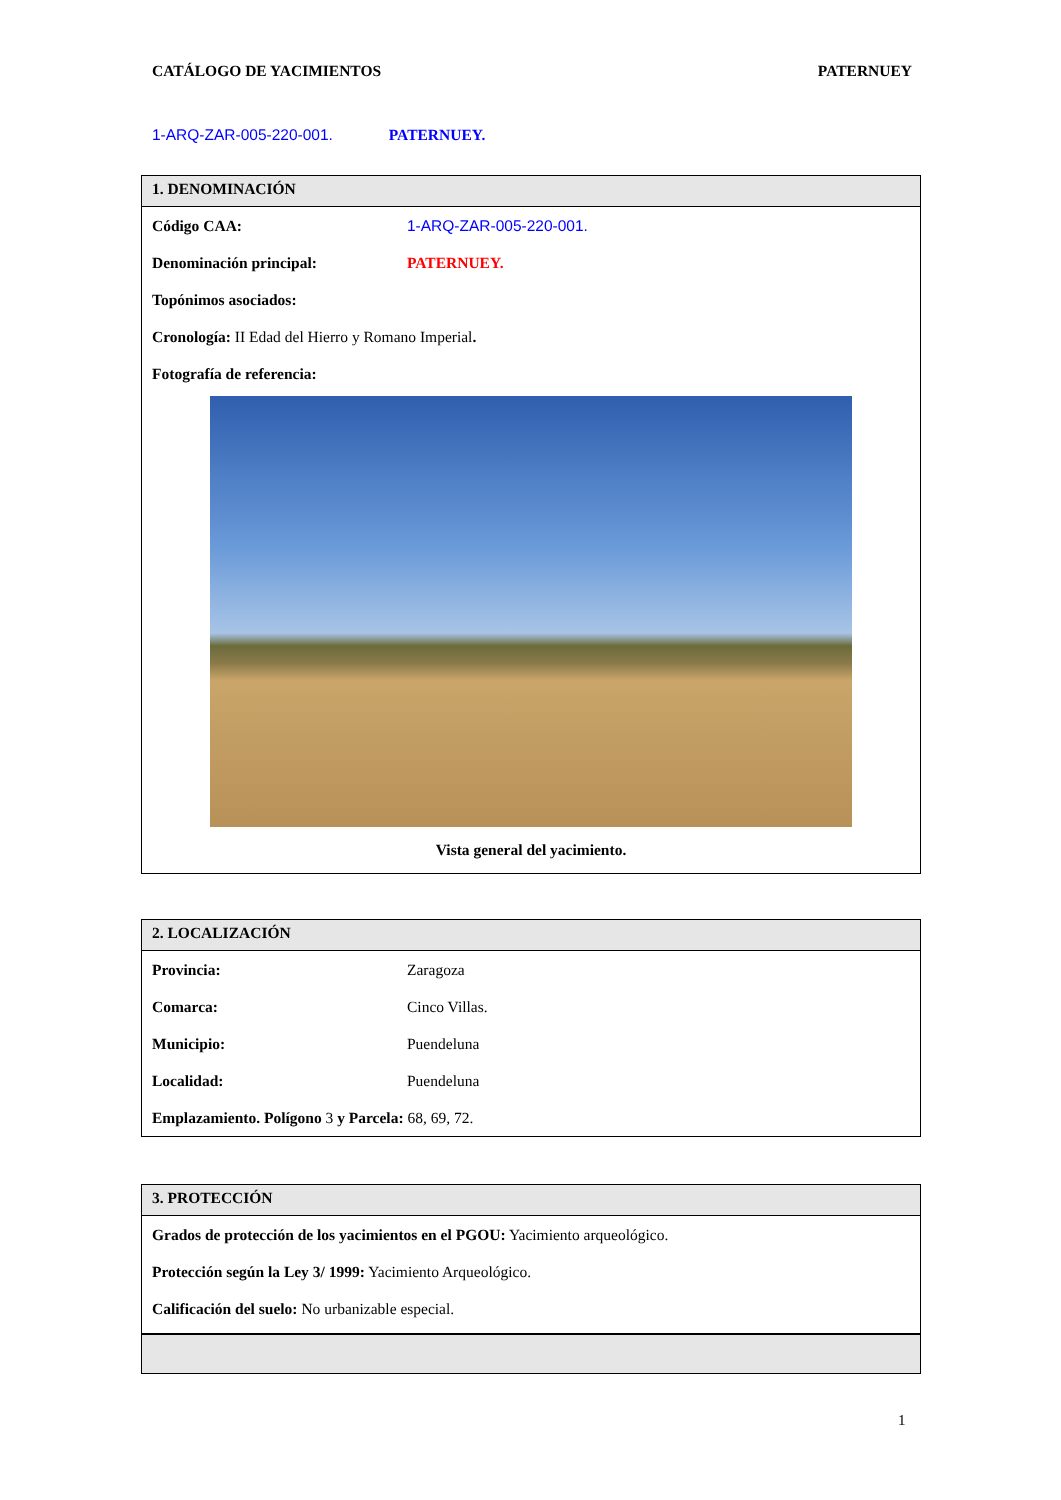CATÁLOGO DE YACIMIENTOS PATERNUEY
1-ARQ-ZAR-005-220-001. PATERNUEY.
1. DENOMINACIÓN
| Código CAA: | 1-ARQ-ZAR-005-220-001. |
| Denominación principal: | PATERNUEY. |
| Topónimos asociados: | |
Cronología: II Edad del Hierro y Romano Imperial.
Fotografía de referencia:
Vista general del yacimiento.
2. LOCALIZACIÓN
| Provincia: | Zaragoza |
| Comarca: | Cinco Villas. |
| Municipio: | Puendeluna |
| Localidad: | Puendeluna |
Emplazamiento. Polígono 3 y Parcela: 68, 69, 72.
3. PROTECCIÓN
Grados de protección de los yacimientos en el PGOU: Yacimiento arqueológico.
Protección según la Ley 3/ 1999: Yacimiento Arqueológico.
Calificación del suelo: No urbanizable especial.
1